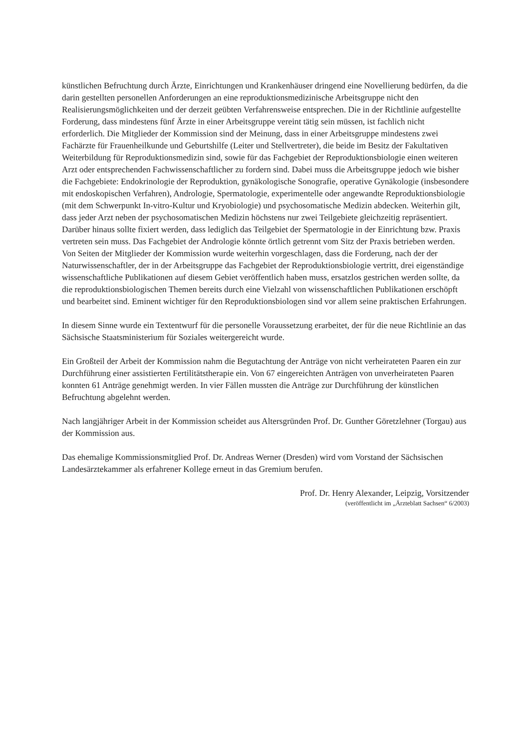künstlichen Befruchtung durch Ärzte, Einrichtungen und Krankenhäuser dringend eine Novellierung bedürfen, da die darin gestellten personellen Anforderungen an eine reproduktionsmedizinische Arbeitsgruppe nicht den Realisierungsmöglichkeiten und der derzeit geübten Verfahrensweise entsprechen. Die in der Richtlinie aufgestellte Forderung, dass mindestens fünf Ärzte in einer Arbeitsgruppe vereint tätig sein müssen, ist fachlich nicht erforderlich. Die Mitglieder der Kommission sind der Meinung, dass in einer Arbeitsgruppe mindestens zwei Fachärzte für Frauenheilkunde und Geburtshilfe (Leiter und Stellvertreter), die beide im Besitz der Fakultativen Weiterbildung für Reproduktionsmedizin sind, sowie für das Fachgebiet der Reproduktionsbiologie einen weiteren Arzt oder entsprechenden Fachwissenschaftlicher zu fordern sind. Dabei muss die Arbeitsgruppe jedoch wie bisher die Fachgebiete: Endokrinologie der Reproduktion, gynäkologische Sonografie, operative Gynäkologie (insbesondere mit endoskopischen Verfahren), Andrologie, Spermatologie, experimentelle oder angewandte Reproduktionsbiologie (mit dem Schwerpunkt In-vitro-Kultur und Kryobiologie) und psychosomatische Medizin abdecken. Weiterhin gilt, dass jeder Arzt neben der psychosomatischen Medizin höchstens nur zwei Teilgebiete gleichzeitig repräsentiert. Darüber hinaus sollte fixiert werden, dass lediglich das Teilgebiet der Spermatologie in der Einrichtung bzw. Praxis vertreten sein muss. Das Fachgebiet der Andrologie könnte örtlich getrennt vom Sitz der Praxis betrieben werden. Von Seiten der Mitglieder der Kommission wurde weiterhin vorgeschlagen, dass die Forderung, nach der der Naturwissenschaftler, der in der Arbeitsgruppe das Fachgebiet der Reproduktionsbiologie vertritt, drei eigenständige wissenschaftliche Publikationen auf diesem Gebiet veröffentlich haben muss, ersatzlos gestrichen werden sollte, da die reproduktionsbiologischen Themen bereits durch eine Vielzahl von wissenschaftlichen Publikationen erschöpft und bearbeitet sind. Eminent wichtiger für den Reproduktionsbiologen sind vor allem seine praktischen Erfahrungen.
In diesem Sinne wurde ein Textentwurf für die personelle Voraussetzung erarbeitet, der für die neue Richtlinie an das Sächsische Staatsministerium für Soziales weitergereicht wurde.
Ein Großteil der Arbeit der Kommission nahm die Begutachtung der Anträge von nicht verheirateten Paaren ein zur Durchführung einer assistierten Fertilitätstherapie ein. Von 67 eingereichten Anträgen von unverheirateten Paaren konnten 61 Anträge genehmigt werden. In vier Fällen mussten die Anträge zur Durchführung der künstlichen Befruchtung abgelehnt werden.
Nach langjähriger Arbeit in der Kommission scheidet aus Altersgründen Prof. Dr. Gunther Göretzlehner (Torgau) aus der Kommission aus.
Das ehemalige Kommissionsmitglied Prof. Dr. Andreas Werner (Dresden) wird vom Vorstand der Sächsischen Landesärztekammer als erfahrener Kollege erneut in das Gremium berufen.
Prof. Dr. Henry Alexander, Leipzig, Vorsitzender
(veröffentlicht im „Ärzteblatt Sachsen“ 6/2003)